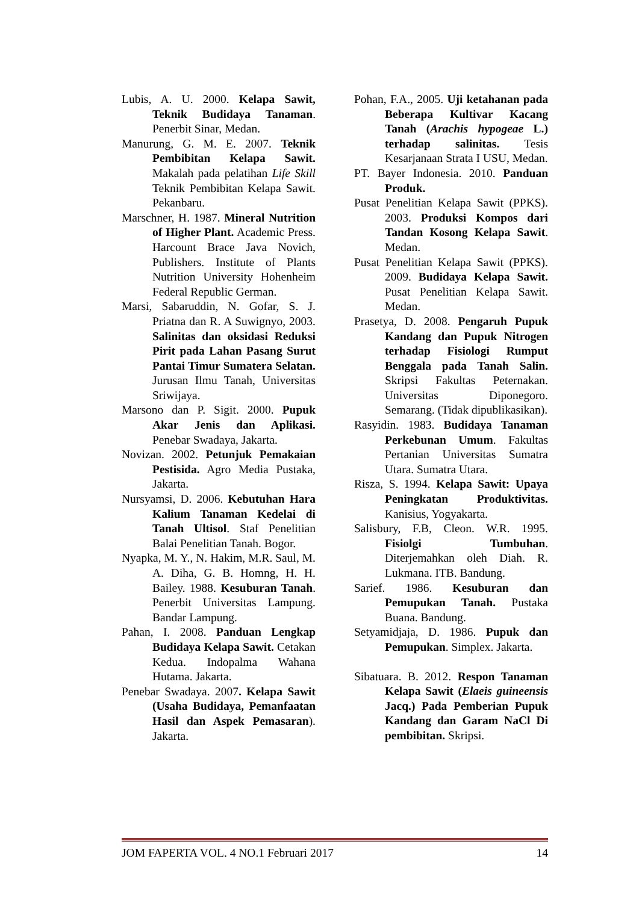Lubis, A. U. 2000. Kelapa Sawit, Teknik Budidaya Tanaman. Penerbit Sinar, Medan.
Manurung, G. M. E. 2007. Teknik Pembibitan Kelapa Sawit. Makalah pada pelatihan Life Skill Teknik Pembibitan Kelapa Sawit. Pekanbaru.
Marschner, H. 1987. Mineral Nutrition of Higher Plant. Academic Press. Harcount Brace Java Novich, Publishers. Institute of Plants Nutrition University Hohenheim Federal Republic German.
Marsi, Sabaruddin, N. Gofar, S. J. Priatna dan R. A Suwignyo, 2003. Salinitas dan oksidasi Reduksi Pirit pada Lahan Pasang Surut Pantai Timur Sumatera Selatan. Jurusan Ilmu Tanah, Universitas Sriwijaya.
Marsono dan P. Sigit. 2000. Pupuk Akar Jenis dan Aplikasi. Penebar Swadaya, Jakarta.
Novizan. 2002. Petunjuk Pemakaian Pestisida. Agro Media Pustaka, Jakarta.
Nursyamsi, D. 2006. Kebutuhan Hara Kalium Tanaman Kedelai di Tanah Ultisol. Staf Penelitian Balai Penelitian Tanah. Bogor.
Nyapka, M. Y., N. Hakim, M.R. Saul, M. A. Diha, G. B. Homng, H. H. Bailey. 1988. Kesuburan Tanah. Penerbit Universitas Lampung. Bandar Lampung.
Pahan, I. 2008. Panduan Lengkap Budidaya Kelapa Sawit. Cetakan Kedua. Indopalma Wahana Hutama. Jakarta.
Penebar Swadaya. 2007. Kelapa Sawit (Usaha Budidaya, Pemanfaatan Hasil dan Aspek Pemasaran). Jakarta.
Pohan, F.A., 2005. Uji ketahanan pada Beberapa Kultivar Kacang Tanah (Arachis hypogeae L.) terhadap salinitas. Tesis Kesarjanaan Strata I USU, Medan.
PT. Bayer Indonesia. 2010. Panduan Produk.
Pusat Penelitian Kelapa Sawit (PPKS). 2003. Produksi Kompos dari Tandan Kosong Kelapa Sawit. Medan.
Pusat Penelitian Kelapa Sawit (PPKS). 2009. Budidaya Kelapa Sawit. Pusat Penelitian Kelapa Sawit. Medan.
Prasetya, D. 2008. Pengaruh Pupuk Kandang dan Pupuk Nitrogen terhadap Fisiologi Rumput Benggala pada Tanah Salin. Skripsi Fakultas Peternakan. Universitas Diponegoro. Semarang. (Tidak dipublikasikan).
Rasyidin. 1983. Budidaya Tanaman Perkebunan Umum. Fakultas Pertanian Universitas Sumatra Utara. Sumatra Utara.
Risza, S. 1994. Kelapa Sawit: Upaya Peningkatan Produktivitas. Kanisius, Yogyakarta.
Salisbury, F.B, Cleon. W.R. 1995. Fisiolgi Tumbuhan. Diterjemahkan oleh Diah. R. Lukmana. ITB. Bandung.
Sarief. 1986. Kesuburan dan Pemupukan Tanah. Pustaka Buana. Bandung.
Setyamidjaja, D. 1986. Pupuk dan Pemupukan. Simplex. Jakarta.
Sibatuara. B. 2012. Respon Tanaman Kelapa Sawit (Elaeis guineensis Jacq.) Pada Pemberian Pupuk Kandang dan Garam NaCl Di pembibitan. Skripsi.
JOM FAPERTA VOL. 4 NO.1 Februari 2017 14